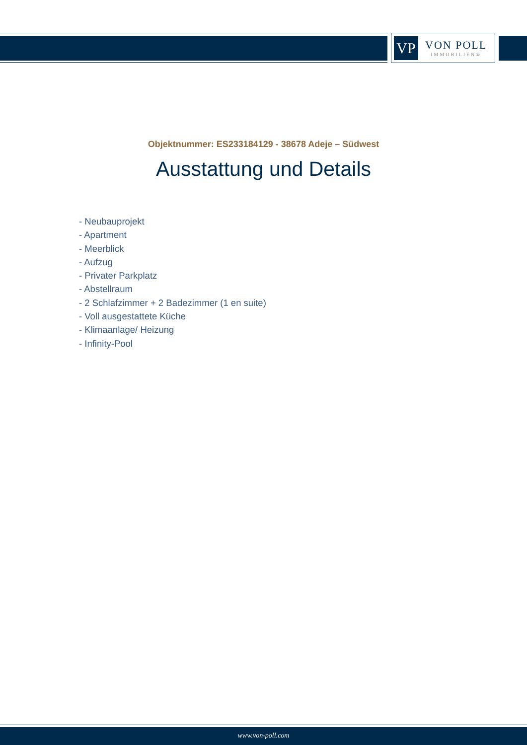VP
VON POLL
IMMOBILIEN®
Objektnummer: ES233184129 - 38678 Adeje – Südwest
Ausstattung und Details
- Neubauprojekt
- Apartment
- Meerblick
- Aufzug
- Privater Parkplatz
- Abstellraum
- 2 Schlafzimmer + 2 Badezimmer (1 en suite)
- Voll ausgestattete Küche
- Klimaanlage/ Heizung
- Infinity-Pool
www.von-poll.com